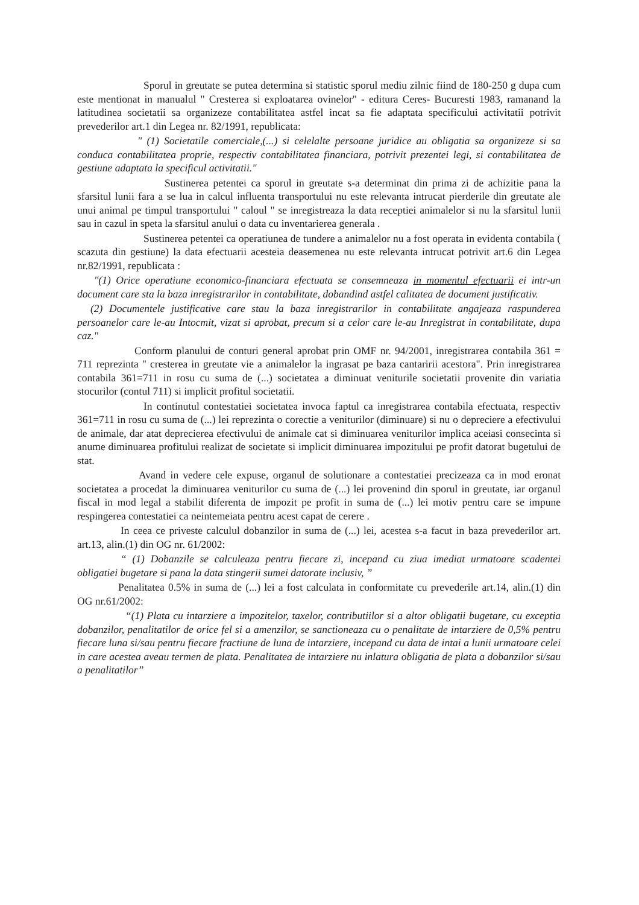Sporul in greutate se putea determina si statistic sporul mediu zilnic fiind de 180-250 g dupa cum este mentionat in manualul " Cresterea si exploatarea ovinelor" - editura Ceres- Bucuresti 1983, ramanand la latitudinea societatii sa organizeze contabilitatea astfel incat sa fie adaptata specificului activitatii potrivit prevederilor art.1 din Legea nr. 82/1991, republicata:
" (1) Societatile comerciale,(...) si celelalte persoane juridice au obligatia sa organizeze si sa conduca contabilitatea proprie, respectiv contabilitatea financiara, potrivit prezentei legi, si contabilitatea de gestiune adaptata la specificul activitatii."
Sustinerea petentei ca sporul in greutate s-a determinat din prima zi de achizitie pana la sfarsitul lunii fara a se lua in calcul influenta transportului nu este relevanta intrucat pierderile din greutate ale unui animal pe timpul transportului " caloul " se inregistreaza la data receptiei animalelor si nu la sfarsitul lunii sau in cazul in speta la sfarsitul anului o data cu inventarierea generala .
Sustinerea petentei ca operatiunea de tundere a animalelor nu a fost operata in evidenta contabila ( scazuta din gestiune) la data efectuarii acesteia deasemenea nu este relevanta intrucat potrivit art.6 din Legea nr.82/1991, republicata :
"(1) Orice operatiune economico-financiara efectuata se consemneaza in momentul efectuarii ei intr-un document care sta la baza inregistrarilor in contabilitate, dobandind astfel calitatea de document justificativ.
(2) Documentele justificative care stau la baza inregistrarilor in contabilitate angajeaza raspunderea persoanelor care le-au Intocmit, vizat si aprobat, precum si a celor care le-au Inregistrat in contabilitate, dupa caz."
Conform planului de conturi general aprobat prin OMF nr. 94/2001, inregistrarea contabila 361 = 711 reprezinta " cresterea in greutate vie a animalelor la ingrasat pe baza cantaririi acestora". Prin inregistrarea contabila 361=711 in rosu cu suma de (...) societatea a diminuat veniturile societatii provenite din variatia stocurilor (contul 711) si implicit profitul societatii.
In continutul contestatiei societatea invoca faptul ca inregistrarea contabila efectuata, respectiv 361=711 in rosu cu suma de (...) lei reprezinta o corectie a veniturilor (diminuare) si nu o depreciere a efectivului de animale, dar atat deprecierea efectivului de animale cat si diminuarea veniturilor implica aceiasi consecinta si anume diminuarea profitului realizat de societate si implicit diminuarea impozitului pe profit datorat bugetului de stat.
Avand in vedere cele expuse, organul de solutionare a contestatiei precizeaza ca in mod eronat societatea a procedat la diminuarea veniturilor cu suma de (...) lei provenind din sporul in greutate, iar organul fiscal in mod legal a stabilit diferenta de impozit pe profit in suma de (...) lei motiv pentru care se impune respingerea contestatiei ca neintemeiata pentru acest capat de cerere .
In ceea ce priveste calculul dobanzilor in suma de (...) lei, acestea s-a facut in baza prevederilor art. art.13, alin.(1) din OG nr. 61/2002:
“ (1) Dobanzile se calculeaza pentru fiecare zi, incepand cu ziua imediat urmatoare scadentei obligatiei bugetare si pana la data stingerii sumei datorate inclusiv, ”
Penalitatea 0.5% in suma de (...) lei a fost calculata in conformitate cu prevederile art.14, alin.(1) din OG nr.61/2002:
“(1) Plata cu intarziere a impozitelor, taxelor, contributiilor si a altor obligatii bugetare, cu exceptia dobanzilor, penalitatilor de orice fel si a amenzilor, se sanctioneaza cu o penalitate de intarziere de 0,5% pentru fiecare luna si/sau pentru fiecare fractiune de luna de intarziere, incepand cu data de intai a lunii urmatoare celei in care acestea aveau termen de plata. Penalitatea de intarziere nu inlatura obligatia de plata a dobanzilor si/sau a penalitatilor”